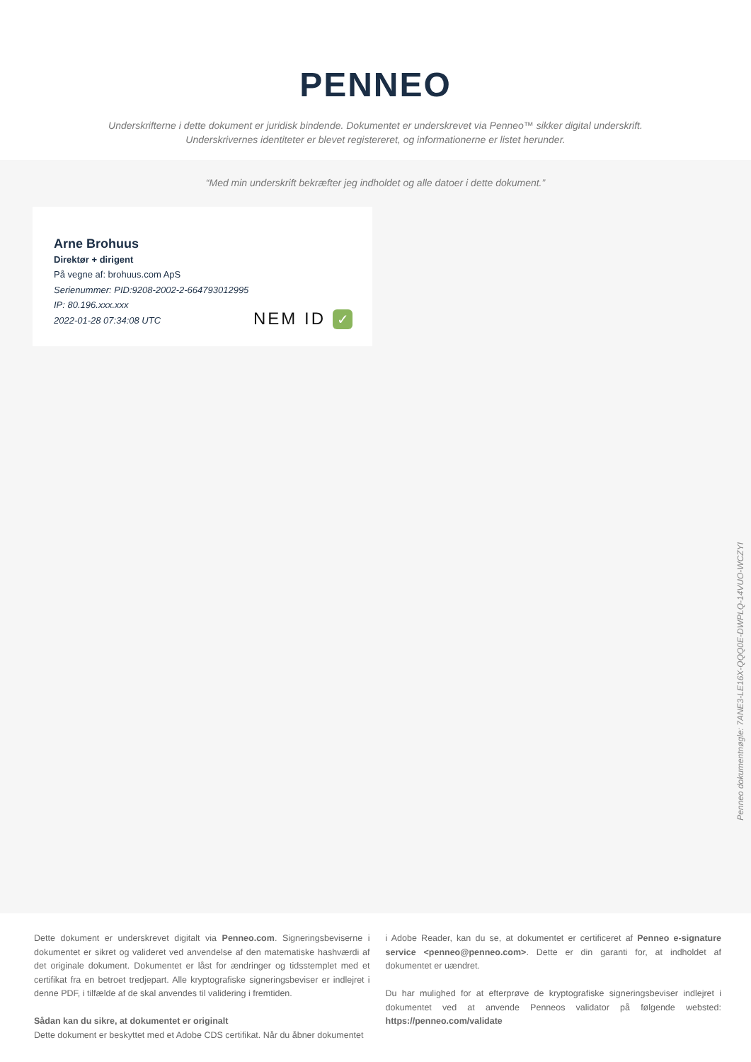PENNEO
Underskrifterne i dette dokument er juridisk bindende. Dokumentet er underskrevet via Penneo™ sikker digital underskrift.
Underskrivernes identiteter er blevet registereret, og informationerne er listet herunder.
“Med min underskrift bekræfter jeg indholdet og alle datoer i dette dokument.”
Arne Brohuus
Direktør + dirigent
På vegne af: brohuus.com ApS
Serienummer: PID:9208-2002-2-664793012995
IP: 80.196.xxx.xxx
2022-01-28 07:34:08 UTC
NEM ID ✓
Penneo dokumentnøgle: 7ANE3-LE16X-QQQ0E-DWPLQ-14VUO-WCZYI
Dette dokument er underskrevet digitalt via Penneo.com. Signeringsbeviserne i dokumentet er sikret og valideret ved anvendelse af den matematiske hashværdi af det originale dokument. Dokumentet er låst for ændringer og tidsstemplet med et certifikat fra en betroet tredjepart. Alle kryptografiske signeringsbeviser er indlejret i denne PDF, i tilfælde af de skal anvendes til validering i fremtiden.
Sådan kan du sikre, at dokumentet er originalt
Dette dokument er beskyttet med et Adobe CDS certifikat. Når du åbner dokumentet
i Adobe Reader, kan du se, at dokumentet er certificeret af Penneo e-signature service <penneo@penneo.com>. Dette er din garanti for, at indholdet af dokumentet er uændret.
Du har mulighed for at efterprøve de kryptografiske signeringsbeviser indlejret i dokumentet ved at anvende Penneos validator på følgende websted: https://penneo.com/validate